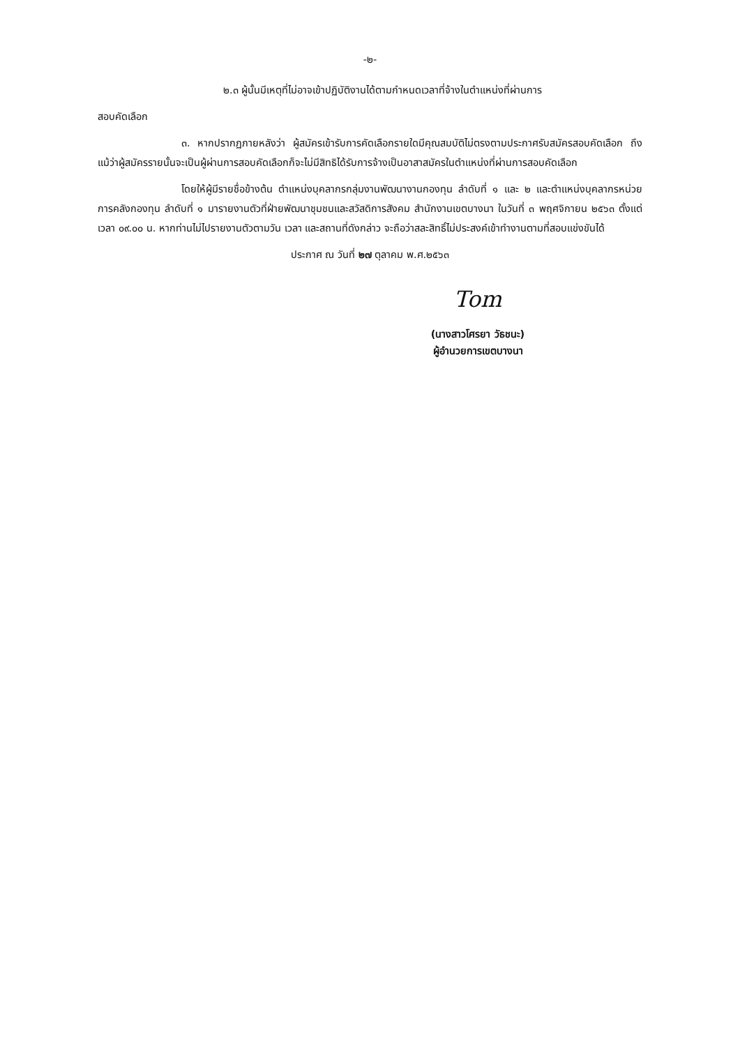-๒-
๒.๓ ผู้นั้นมีเหตุที่ไม่อาจเข้าปฏิบัติงานได้ตามกำหนดเวลาที่จ้างในตำแหน่งที่ผ่านการ
สอบคัดเลือก
๓. หากปรากฏภายหลังว่า ผู้สมัครเข้ารับการคัดเลือกรายใดมีคุณสมบัติไม่ตรงตามประกาศรับสมัครสอบคัดเลือก ถึงแม้ว่าผู้สมัครรายนั้นจะเป็นผู้ผ่านการสอบคัดเลือกก็จะไม่มีสิทธิได้รับการจ้างเป็นอาสาสมัครในตำแหน่งที่ผ่านการสอบคัดเลือก
โดยให้ผู้มีรายชื่อข้างต้น ตำแหน่งบุคลากรกลุ่มงานพัฒนางานกองทุน ลำดับที่ ๑ และ ๒ และตำแหน่งบุคลากรหน่วยการคลังกองทุน ลำดับที่ ๑ มารายงานตัวที่ฝ่ายพัฒนาชุมชนและสวัสดิการสังคม สำนักงานเขตบางนา ในวันที่ ๓ พฤศจิกายน ๒๕๖๓ ตั้งแต่เวลา ๐๙.๐๐ น. หากท่านไม่ไปรายงานตัวตามวัน เวลา และสถานที่ดังกล่าว จะถือว่าสละสิทธิ์ไม่ประสงค์เข้าทำงานตามที่สอบแข่งขันได้
ประกาศ ณ วันที่ ๒๗ ตุลาคม พ.ศ.๒๕๖๓
Tom
(นางสาวโศรยา วัธชนะ)
ผู้อำนวยการเขตบางนา